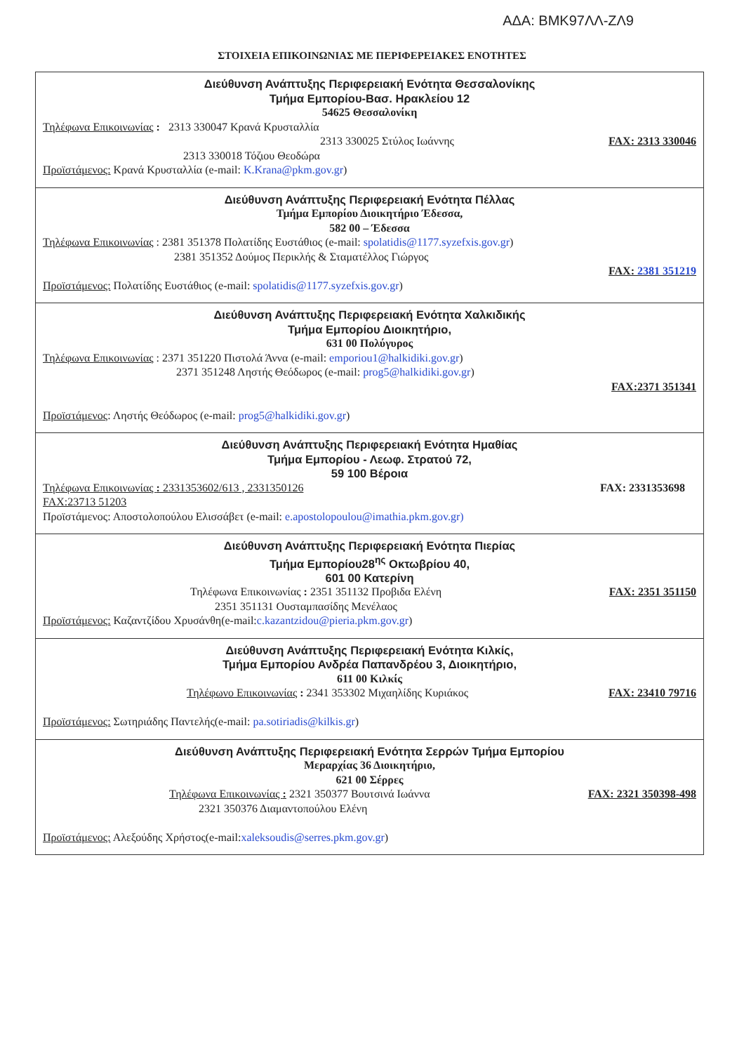ΑΔΑ: ΒΜΚ97ΛΛ-ΖΛ9
ΣΤΟΙΧΕΙΑ ΕΠΙΚΟΙΝΩΝΙΑΣ ΜΕ ΠΕΡΙΦΕΡΕΙΑΚΕΣ ΕΝΟΤΗΤΕΣ
| Διεύθυνση Ανάπτυξης Περιφερειακή Ενότητα Θεσσαλονίκης Τμήμα Εμπορίου-Βασ. Ηρακλείου 12 54625 Θεσσαλονίκη Τηλέφωνα Επικοινωνίας : 2313 330047 Κρανά Κρυσταλλία 2313 330025 Στύλος Ιωάννης FAX: 2313 330046 2313 330018 Τόζιου Θεοδώρα Προϊστάμενος: Κρανά Κρυσταλλία (e-mail: K.Krana@pkm.gov.gr ) |
| Διεύθυνση Ανάπτυξης Περιφερειακή Ενότητα Πέλλας Τμήμα Εμπορίου Διοικητήριο Έδεσσα, 582 00 – Έδεσσα Τηλέφωνα Επικοινωνίας : 2381 351378 Πολατίδης Ευστάθιος (e-mail: spolatidis@1177.syzefxis.gov.gr ) 2381 351352 Δούμος Περικλής & Σταματέλλος Γιώργος FAX: 2381 351219 Προϊστάμενος: Πολατίδης Ευστάθιος (e-mail: spolatidis@1177.syzefxis.gov.gr ) |
| Διεύθυνση Ανάπτυξης Περιφερειακή Ενότητα Χαλκιδικής Τμήμα Εμπορίου Διοικητήριο, 631 00 Πολύγυρος Τηλέφωνα Επικοινωνίας : 2371 351220 Πιστολά Άννα (e-mail: emporiou1@halkidiki.gov.gr ) 2371 351248 Ληστής Θεόδωρος (e-mail: prog5@halkidiki.gov.gr ) FAX:2371 351341 Προϊστάμενος : Ληστής Θεόδωρος (e-mail: prog5@halkidiki.gov.gr ) |
| Διεύθυνση Ανάπτυξης Περιφερειακή Ενότητα Ημαθίας Τμήμα Εμπορίου - Λεωφ. Στρατού 72, 59 100 Βέροια Τηλέφωνα Επικοινωνίας : 2331353602/613 , 2331350126 FAX: 2331353698 FAX:23713 51203 Προϊστάμενος: Αποστολοπούλου Ελισσάβετ (e-mail: e.apostolopoulou@imathia.pkm.gov.gr) |
| Διεύθυνση Ανάπτυξης Περιφερειακή Ενότητα Πιερίας Τμήμα Εμπορίου28<sup>ης</sup> Οκτωβρίου 40, 601 00 Κατερίνη Τηλέφωνα Επικοινωνίας : 2351 351132 Προβιδα Ελένη FAX: 2351 351150 2351 351131 Ουσταμπασίδης Μενέλαος Προϊστάμενος: Καζαντζίδου Χρυσάνθη(e-mail: c.kazantzidou@pieria.pkm.gov.gr ) |
| Διεύθυνση Ανάπτυξης Περιφερειακή Ενότητα Κιλκίς, Τμήμα Εμπορίου Ανδρέα Παπανδρέου 3, Διοικητήριο, 611 00 Κιλκίς Τηλέφωνο Επικοινωνίας : 2341 353302 Μιχαηλίδης Κυριάκος FAX: 23410 79716 Προϊστάμενος: Σωτηριάδης Παντελής(e-mail: pa.sotiriadis@kilkis.gr ) |
| Διεύθυνση Ανάπτυξης Περιφερειακή Ενότητα Σερρών Τμήμα Εμπορίου Μεραρχίας 36 Διοικητήριο, 621 00 Σέρρες Τηλέφωνα Επικοινωνίας : 2321 350377 Βουτσινά Ιωάννα FAX: 2321 350398-498 2321 350376 Διαμαντοπούλου Ελένη Προϊστάμενος: Αλεξούδης Χρήστος(e-mail: xaleksoudis@serres.pkm.gov.gr ) |